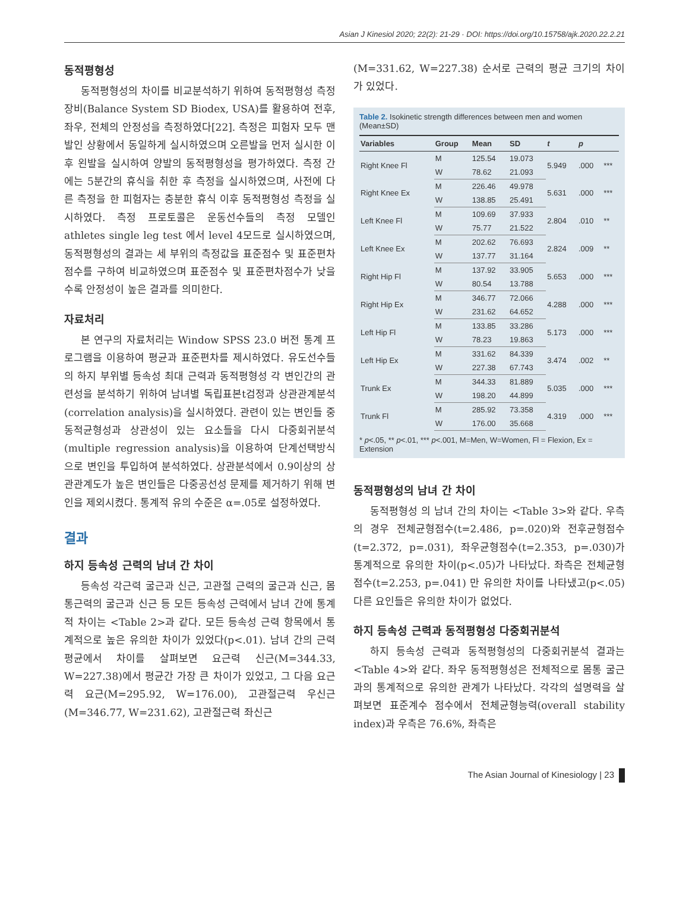Asian J Kinesiol 2020; 22(2): 21-29 · DOI: https://doi.org/10.15758/ajk.2020.22.2.21
동적평형성
동적평형성의 차이를 비교분석하기 위하여 동적평형성 측정 장비(Balance System SD Biodex, USA)를 활용하여 전후, 좌우, 전체의 안정성을 측정하였다[22]. 측정은 피험자 모두 맨발인 상황에서 동일하게 실시하였으며 오른발을 먼저 실시한 이후 왼발을 실시하여 양발의 동적평형성을 평가하였다. 측정 간에는 5분간의 휴식을 취한 후 측정을 실시하였으며, 사전에 다른 측정을 한 피험자는 충분한 휴식 이후 동적평형성 측정을 실시하였다. 측정 프로토콜은 운동선수들의 측정 모델인 athletes single leg test 에서 level 4모드로 실시하였으며, 동적평형성의 결과는 세 부위의 측정값을 표준점수 및 표준편차점수를 구하여 비교하였으며 표준점수 및 표준편차점수가 낮을수록 안정성이 높은 결과를 의미한다.
자료처리
본 연구의 자료처리는 Window SPSS 23.0 버전 통계 프로그램을 이용하여 평균과 표준편차를 제시하였다. 유도선수들의 하지 부위별 등속성 최대 근력과 동적평형성 각 변인간의 관련성을 분석하기 위하여 남녀별 독립표본t검정과 상관관계분석(correlation analysis)을 실시하였다. 관련이 있는 변인들 중 동적균형성과 상관성이 있는 요소들을 다시 다중회귀분석(multiple regression analysis)을 이용하여 단계선택방식으로 변인을 투입하여 분석하였다. 상관분석에서 0.9이상의 상관관계도가 높은 변인들은 다중공선성 문제를 제거하기 위해 변인을 제외시켰다. 통계적 유의 수준은 α=.05로 설정하였다.
결과
하지 등속성 근력의 남녀 간 차이
등속성 각근력 굴근과 신근, 고관절 근력의 굴근과 신근, 몸통근력의 굴근과 신근 등 모든 등속성 근력에서 남녀 간에 통계적 차이는 <Table 2>과 같다. 모든 등속성 근력 항목에서 통계적으로 높은 유의한 차이가 있었다(p<.01). 남녀 간의 근력 평균에서 차이를 살펴보면 요근력 신근(M=344.33, W=227.38)에서 평균간 가장 큰 차이가 있었고, 그 다음 요근력 요근(M=295.92, W=176.00), 고관절근력 우신근(M=346.77, W=231.62), 고관절근력 좌신근
(M=331.62, W=227.38) 순서로 근력의 평균 크기의 차이가 있었다.
Table 2. Isokinetic strength differences between men and women (Mean±SD)
| Variables | Group | Mean | SD | t | p | |
| --- | --- | --- | --- | --- | --- | --- |
| Right Knee Fl | M | 125.54 | 19.073 | 5.949 | .000 | *** |
| | W | 78.62 | 21.093 | | | |
| Right Knee Ex | M | 226.46 | 49.978 | 5.631 | .000 | *** |
| | W | 138.85 | 25.491 | | | |
| Left Knee Fl | M | 109.69 | 37.933 | 2.804 | .010 | ** |
| | W | 75.77 | 21.522 | | | |
| Left Knee Ex | M | 202.62 | 76.693 | 2.824 | .009 | ** |
| | W | 137.77 | 31.164 | | | |
| Right Hip Fl | M | 137.92 | 33.905 | 5.653 | .000 | *** |
| | W | 80.54 | 13.788 | | | |
| Right Hip Ex | M | 346.77 | 72.066 | 4.288 | .000 | *** |
| | W | 231.62 | 64.652 | | | |
| Left Hip Fl | M | 133.85 | 33.286 | 5.173 | .000 | *** |
| | W | 78.23 | 19.863 | | | |
| Left Hip Ex | M | 331.62 | 84.339 | 3.474 | .002 | ** |
| | W | 227.38 | 67.743 | | | |
| Trunk Ex | M | 344.33 | 81.889 | 5.035 | .000 | *** |
| | W | 198.20 | 44.899 | | | |
| Trunk Fl | M | 285.92 | 73.358 | 4.319 | .000 | *** |
| | W | 176.00 | 35.668 | | | |
* p<.05, ** p<.01, *** p<.001, M=Men, W=Women, Fl = Flexion, Ex = Extension
동적평형성의 남녀 간 차이
동적평형성 의 남녀 간의 차이는 <Table 3>와 같다. 우측의 경우 전체균형점수(t=2.486, p=.020)와 전후균형점수(t=2.372, p=.031), 좌우균형점수(t=2.353, p=.030)가 통계적으로 유의한 차이(p<.05)가 나타났다. 좌측은 전체균형점수(t=2.253, p=.041) 만 유의한 차이를 나타냈고(p<.05) 다른 요인들은 유의한 차이가 없었다.
하지 등속성 근력과 동적평형성 다중회귀분석
하지 등속성 근력과 동적평형성의 다중회귀분석 결과는 <Table 4>와 같다. 좌우 동적평형성은 전체적으로 몸통 굴근과의 통계적으로 유의한 관계가 나타났다. 각각의 설명력을 살펴보면 표준계수 점수에서 전체균형능력(overall stability index)과 우측은 76.6%, 좌측은
The Asian Journal of Kinesiology | 23